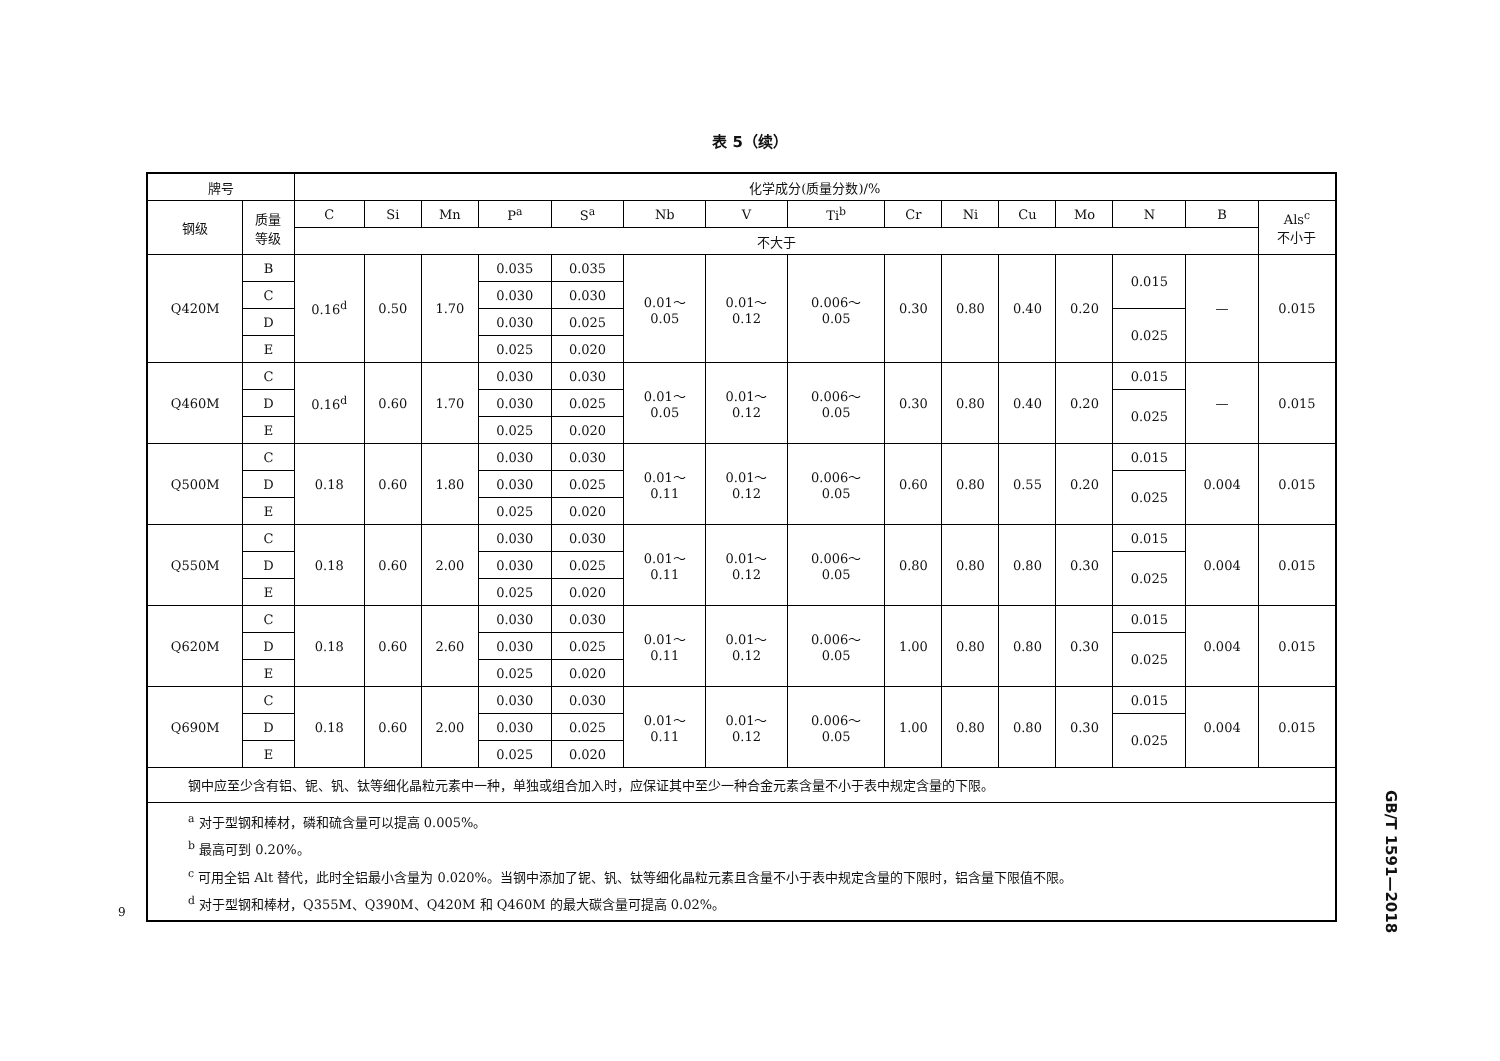表 5（续）
| 牌号 | | 化学成分(质量分数)/% | | | | | | | | | | | | | | |
| --- | --- | --- | --- | --- | --- | --- | --- | --- | --- | --- | --- | --- | --- | --- | --- | --- |
| 钢级 | 质量 等级 | C | Si | Mn | P<sup>a</sup> | S<sup>a</sup> | Nb | V | Ti<sup>b</sup> | Cr | Ni | Cu | Mo | N | B | Als<sup>c</sup> 不小于 |
| | | 不大于 | | | | | | | | | | | | | | |
| Q420M | B | 0.16<sup>d</sup> | 0.50 | 1.70 | 0.035 | 0.035 | 0.01～ 0.05 | 0.01～ 0.12 | 0.006～ 0.05 | 0.30 | 0.80 | 0.40 | 0.20 | 0.015 | — | 0.015 |
| | C | | | | 0.030 | 0.030 | | | | | | | | | | |
| | D | | | | 0.030 | 0.025 | | | | | | | | 0.025 | | |
| | E | | | | 0.025 | 0.020 | | | | | | | | | | |
| Q460M | C | 0.16<sup>d</sup> | 0.60 | 1.70 | 0.030 | 0.030 | 0.01～ 0.05 | 0.01～ 0.12 | 0.006～ 0.05 | 0.30 | 0.80 | 0.40 | 0.20 | 0.015 | — | 0.015 |
| | D | | | | 0.030 | 0.025 | | | | | | | | 0.025 | | |
| | E | | | | 0.025 | 0.020 | | | | | | | | | | |
| Q500M | C | 0.18 | 0.60 | 1.80 | 0.030 | 0.030 | 0.01～ 0.11 | 0.01～ 0.12 | 0.006～ 0.05 | 0.60 | 0.80 | 0.55 | 0.20 | 0.015 | 0.004 | 0.015 |
| | D | | | | 0.030 | 0.025 | | | | | | | | 0.025 | | |
| | E | | | | 0.025 | 0.020 | | | | | | | | | | |
| Q550M | C | 0.18 | 0.60 | 2.00 | 0.030 | 0.030 | 0.01～ 0.11 | 0.01～ 0.12 | 0.006～ 0.05 | 0.80 | 0.80 | 0.80 | 0.30 | 0.015 | 0.004 | 0.015 |
| | D | | | | 0.030 | 0.025 | | | | | | | | 0.025 | | |
| | E | | | | 0.025 | 0.020 | | | | | | | | | | |
| Q620M | C | 0.18 | 0.60 | 2.60 | 0.030 | 0.030 | 0.01～ 0.11 | 0.01～ 0.12 | 0.006～ 0.05 | 1.00 | 0.80 | 0.80 | 0.30 | 0.015 | 0.004 | 0.015 |
| | D | | | | 0.030 | 0.025 | | | | | | | | 0.025 | | |
| | E | | | | 0.025 | 0.020 | | | | | | | | | | |
| Q690M | C | 0.18 | 0.60 | 2.00 | 0.030 | 0.030 | 0.01～ 0.11 | 0.01～ 0.12 | 0.006～ 0.05 | 1.00 | 0.80 | 0.80 | 0.30 | 0.015 | 0.004 | 0.015 |
| | D | | | | 0.030 | 0.025 | | | | | | | | 0.025 | | |
| | E | | | | 0.025 | 0.020 | | | | | | | | | | |
| 钢中应至少含有铝、铌、钒、钛等细化晶粒元素中一种，单独或组合加入时，应保证其中至少一种合金元素含量不小于表中规定含量的下限。 | | | | | | | | | | | | | | | | |
| <sup>a</sup> 对于型钢和棒材，磷和硫含量可以提高 0.005%。 <sup>b</sup> 最高可到 0.20%。 <sup>c</sup> 可用全铝 Alt 替代，此时全铝最小含量为 0.020%。当钢中添加了铌、钒、钛等细化晶粒元素且含量不小于表中规定含量的下限时，铝含量下限值不限。 <sup>d</sup> 对于型钢和棒材，Q355M、Q390M、Q420M 和 Q460M 的最大碳含量可提高 0.02%。 | | | | | | | | | | | | | | | | |
GB/T 1591—2018
9